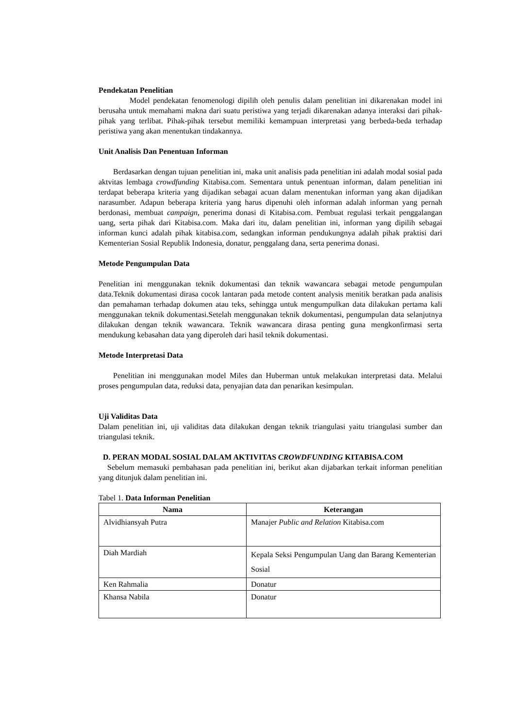Pendekatan Penelitian
Model pendekatan fenomenologi dipilih oleh penulis dalam penelitian ini dikarenakan model ini berusaha untuk memahami makna dari suatu peristiwa yang terjadi dikarenakan adanya interaksi dari pihak-pihak yang terlibat. Pihak-pihak tersebut memiliki kemampuan interpretasi yang berbeda-beda terhadap peristiwa yang akan menentukan tindakannya.
Unit Analisis Dan Penentuan Informan
Berdasarkan dengan tujuan penelitian ini, maka unit analisis pada penelitian ini adalah modal sosial pada aktvitas lembaga crowdfunding Kitabisa.com. Sementara untuk penentuan informan, dalam penelitian ini terdapat beberapa kriteria yang dijadikan sebagai acuan dalam menentukan informan yang akan dijadikan narasumber. Adapun beberapa kriteria yang harus dipenuhi oleh informan adalah informan yang pernah berdonasi, membuat campaign, penerima donasi di Kitabisa.com. Pembuat regulasi terkait penggalangan uang, serta pihak dari Kitabisa.com. Maka dari itu, dalam penelitian ini, informan yang dipilih sebagai informan kunci adalah pihak kitabisa.com, sedangkan informan pendukungnya adalah pihak praktisi dari Kementerian Sosial Republik Indonesia, donatur, penggalang dana, serta penerima donasi.
Metode Pengumpulan Data
Penelitian ini menggunakan teknik dokumentasi dan teknik wawancara sebagai metode pengumpulan data.Teknik dokumentasi dirasa cocok lantaran pada metode content analysis menitik beratkan pada analisis dan pemahaman terhadap dokumen atau teks, sehingga untuk mengumpulkan data dilakukan pertama kali menggunakan teknik dokumentasi.Setelah menggunakan teknik dokumentasi, pengumpulan data selanjutnya dilakukan dengan teknik wawancara. Teknik wawancara dirasa penting guna mengkonfirmasi serta mendukung kebasahan data yang diperoleh dari hasil teknik dokumentasi.
Metode Interpretasi Data
Penelitian ini menggunakan model Miles dan Huberman untuk melakukan interpretasi data. Melalui proses pengumpulan data, reduksi data, penyajian data dan penarikan kesimpulan.
Uji Validitas Data
Dalam penelitian ini, uji validitas data dilakukan dengan teknik triangulasi yaitu triangulasi sumber dan triangulasi teknik.
D. PERAN MODAL SOSIAL DALAM AKTIVITAS CROWDFUNDING KITABISA.COM
Sebelum memasuki pembahasan pada penelitian ini, berikut akan dijabarkan terkait informan penelitian yang ditunjuk dalam penelitian ini.
Tabel 1. Data Informan Penelitian
| Nama | Keterangan |
| --- | --- |
| Alvidhiansyah Putra | Manajer Public and Relation Kitabisa.com |
| Diah Mardiah | Kepala Seksi Pengumpulan Uang dan Barang Kementerian Sosial |
| Ken Rahmalia | Donatur |
| Khansa Nabila | Donatur |